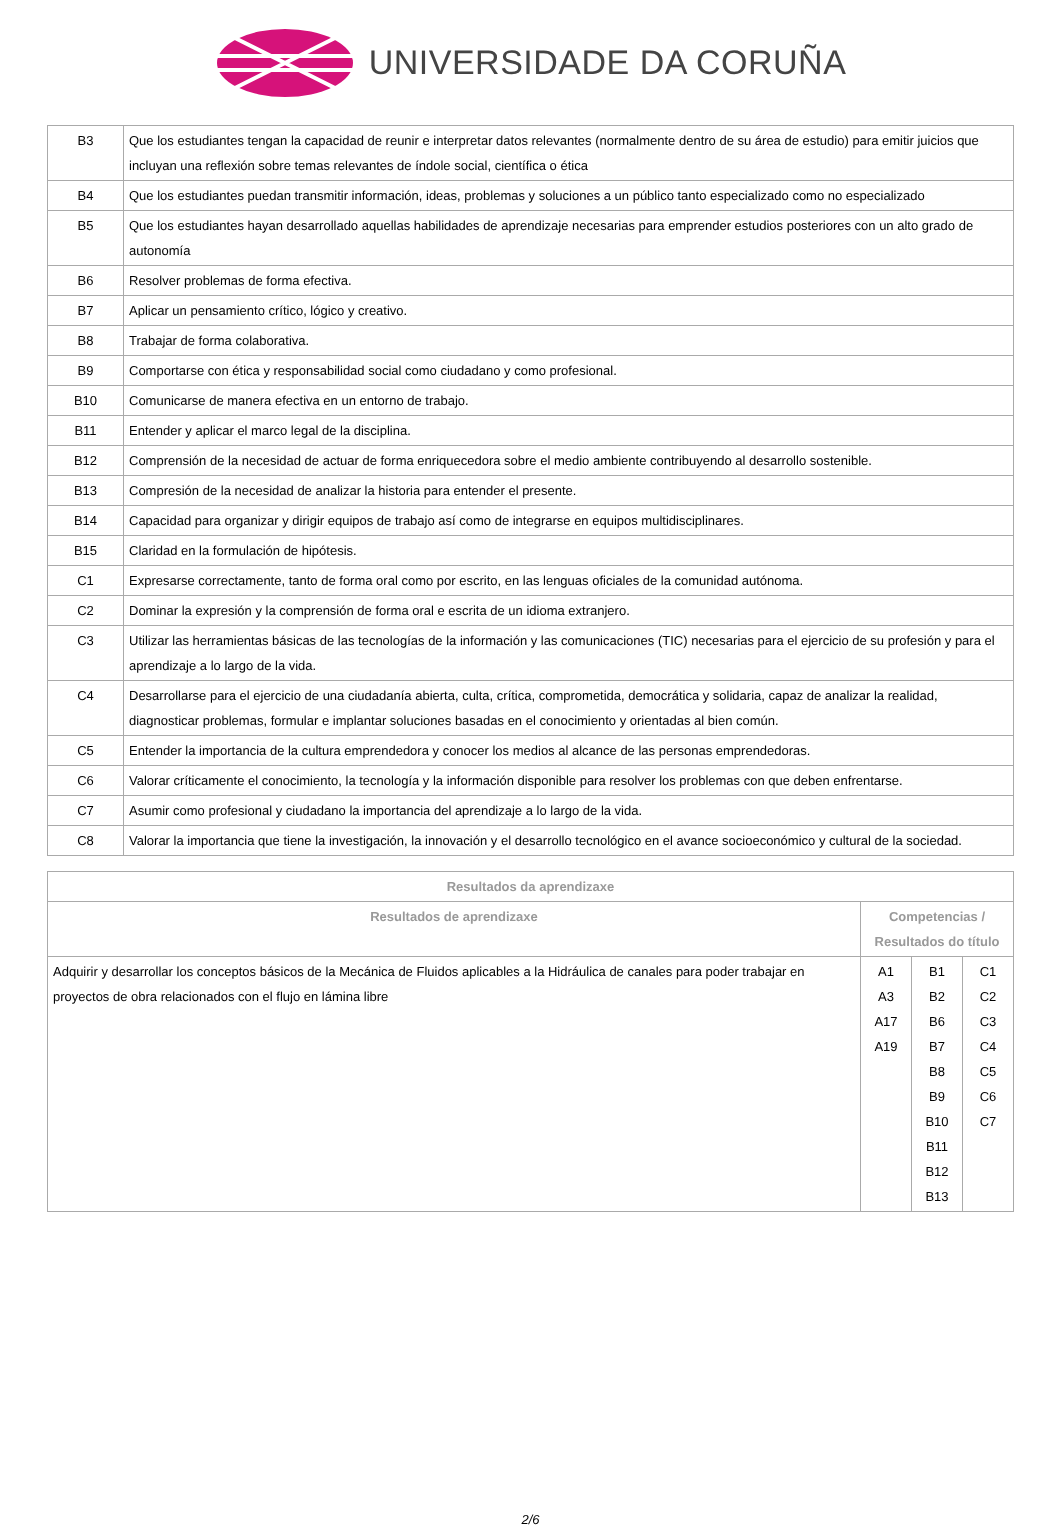UNIVERSIDADE DA CORUÑA
| B3 | Que los estudiantes tengan la capacidad de reunir e interpretar datos relevantes (normalmente dentro de su área de estudio) para emitir juicios que incluyan una reflexión sobre temas relevantes de índole social, científica o ética |
| B4 | Que los estudiantes puedan transmitir información, ideas, problemas y soluciones a un público tanto especializado como no especializado |
| B5 | Que los estudiantes hayan desarrollado aquellas habilidades de aprendizaje necesarias para emprender estudios posteriores con un alto grado de autonomía |
| B6 | Resolver problemas de forma efectiva. |
| B7 | Aplicar un pensamiento crítico, lógico y creativo. |
| B8 | Trabajar de forma colaborativa. |
| B9 | Comportarse con ética y responsabilidad social como ciudadano y como profesional. |
| B10 | Comunicarse de manera efectiva en un entorno de trabajo. |
| B11 | Entender y aplicar el marco legal de la disciplina. |
| B12 | Comprensión de la necesidad de actuar de forma enriquecedora sobre el medio ambiente contribuyendo al desarrollo sostenible. |
| B13 | Compresión de la necesidad de analizar la historia para entender el presente. |
| B14 | Capacidad para organizar y dirigir equipos de trabajo así como de integrarse en equipos multidisciplinares. |
| B15 | Claridad en la formulación de hipótesis. |
| C1 | Expresarse correctamente, tanto de forma oral como por escrito, en las lenguas oficiales de la comunidad autónoma. |
| C2 | Dominar la expresión y la comprensión de forma oral e escrita de un idioma extranjero. |
| C3 | Utilizar las herramientas básicas de las tecnologías de la información y las comunicaciones (TIC) necesarias para el ejercicio de su profesión y para el aprendizaje a lo largo de la vida. |
| C4 | Desarrollarse para el ejercicio de una ciudadanía abierta, culta, crítica, comprometida, democrática y solidaria, capaz de analizar la realidad, diagnosticar problemas, formular e implantar soluciones basadas en el conocimiento y orientadas al bien común. |
| C5 | Entender la importancia de la cultura emprendedora y conocer los medios al alcance de las personas emprendedoras. |
| C6 | Valorar críticamente el conocimiento, la tecnología y la información disponible para resolver los problemas con que deben enfrentarse. |
| C7 | Asumir como profesional y ciudadano la importancia del aprendizaje a lo largo de la vida. |
| C8 | Valorar la importancia que tiene la investigación, la innovación y el desarrollo tecnológico en el avance socioeconómico y cultural de la sociedad. |
| Resultados da aprendizaxe | | | |
| --- | --- | --- | --- |
| Resultados de aprendizaxe | Competencias / Resultados do título | | |
| Adquirir y desarrollar los conceptos básicos de la Mecánica de Fluidos aplicables a la Hidráulica de canales para poder trabajar en proyectos de obra relacionados con el flujo en lámina libre | A1 A3 A17 A19 | B1 B2 B6 B7 B8 B9 B10 B11 B12 B13 | C1 C2 C3 C4 C5 C6 C7 |
2/6